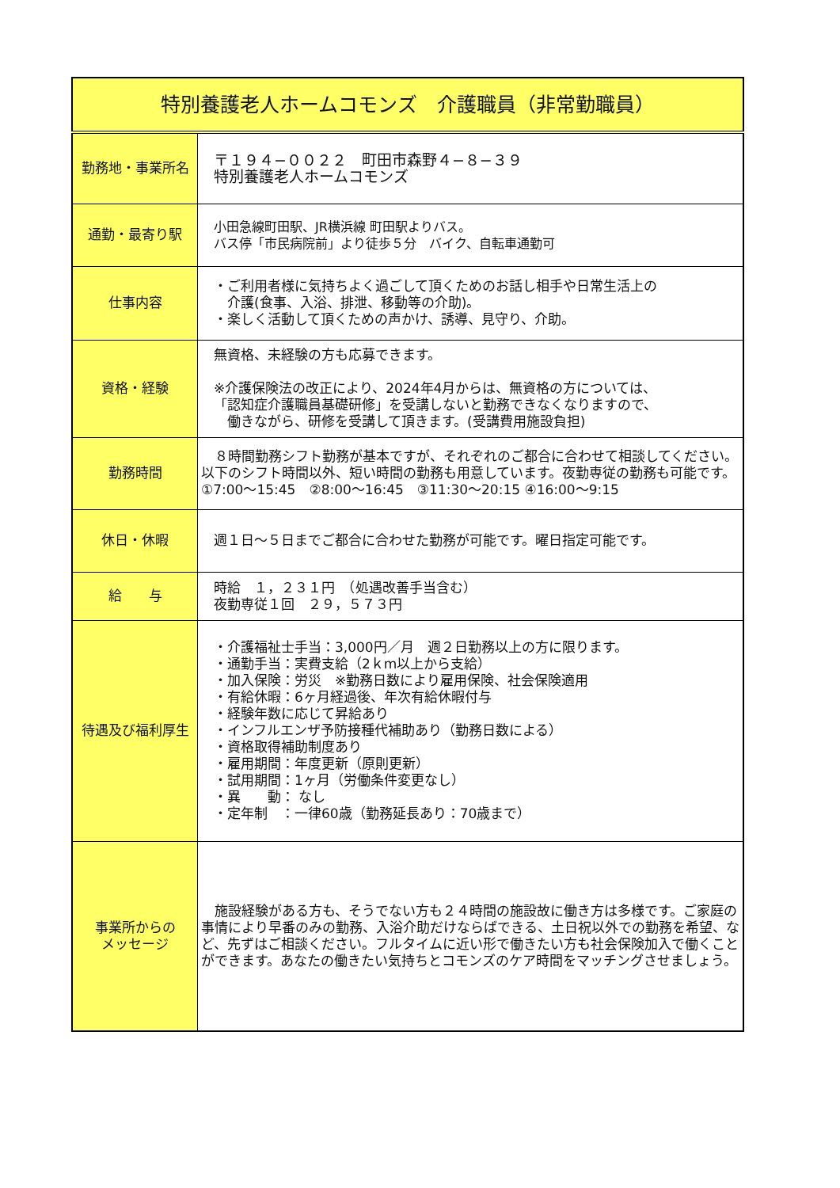| 特別養護老人ホームコモンズ 介護職員（非常勤職員） | |
| 勤務地・事業所名 | 〒１９４−００２２ 町田市森野４−８−３９ 特別養護老人ホームコモンズ |
| 通勤・最寄り駅 | 小田急線町田駅、JR横浜線 町田駅よりバス。 バス停「市民病院前」より徒歩５分 バイク、自転車通勤可 |
| 仕事内容 | ・ご利用者様に気持ちよく過ごして頂くためのお話し相手や日常生活上の 介護(食事、入浴、排泄、移動等の介助)。 ・楽しく活動して頂くための声かけ、誘導、見守り、介助。 |
| 資格・経験 | 無資格、未経験の方も応募できます。 ※介護保険法の改正により、2024年4月からは、無資格の方については、 「認知症介護職員基礎研修」を受講しないと勤務できなくなりますので、 働きながら、研修を受講して頂きます。(受講費用施設負担) |
| 勤務時間 | ８時間勤務シフト勤務が基本ですが、それぞれのご都合に合わせて相談してください。以下のシフト時間以外、短い時間の勤務も用意しています。夜勤専従の勤務も可能です。①7:00～15:45 ②8:00～16:45 ③11:30～20:15 ④16:00～9:15 |
| 休日・休暇 | 週１日～５日までご都合に合わせた勤務が可能です。曜日指定可能です。 |
| 給 与 | 時給 １，２３１円 （処遇改善手当含む） 夜勤専従１回 ２９，５７３円 |
| 待遇及び福利厚生 | ・介護福祉士手当：3,000円／月 週２日勤務以上の方に限ります。 ・通勤手当：実費支給（2ｋm以上から支給） ・加入保険：労災 ※勤務日数により雇用保険、社会保険適用 ・有給休暇：6ヶ月経過後、年次有給休暇付与 ・経験年数に応じて昇給あり ・インフルエンザ予防接種代補助あり（勤務日数による） ・資格取得補助制度あり ・雇用期間：年度更新（原則更新） ・試用期間：1ヶ月（労働条件変更なし） ・異 動： なし ・定年制 ：一律60歳（勤務延長あり：70歳まで） |
| 事業所からの メッセージ | 施設経験がある方も、そうでない方も２４時間の施設故に働き方は多様です。ご家庭の事情により早番のみの勤務、入浴介助だけならばできる、土日祝以外での勤務を希望、など、先ずはご相談ください。フルタイムに近い形で働きたい方も社会保険加入で働くことができます。あなたの働きたい気持ちとコモンズのケア時間をマッチングさせましょう。 |